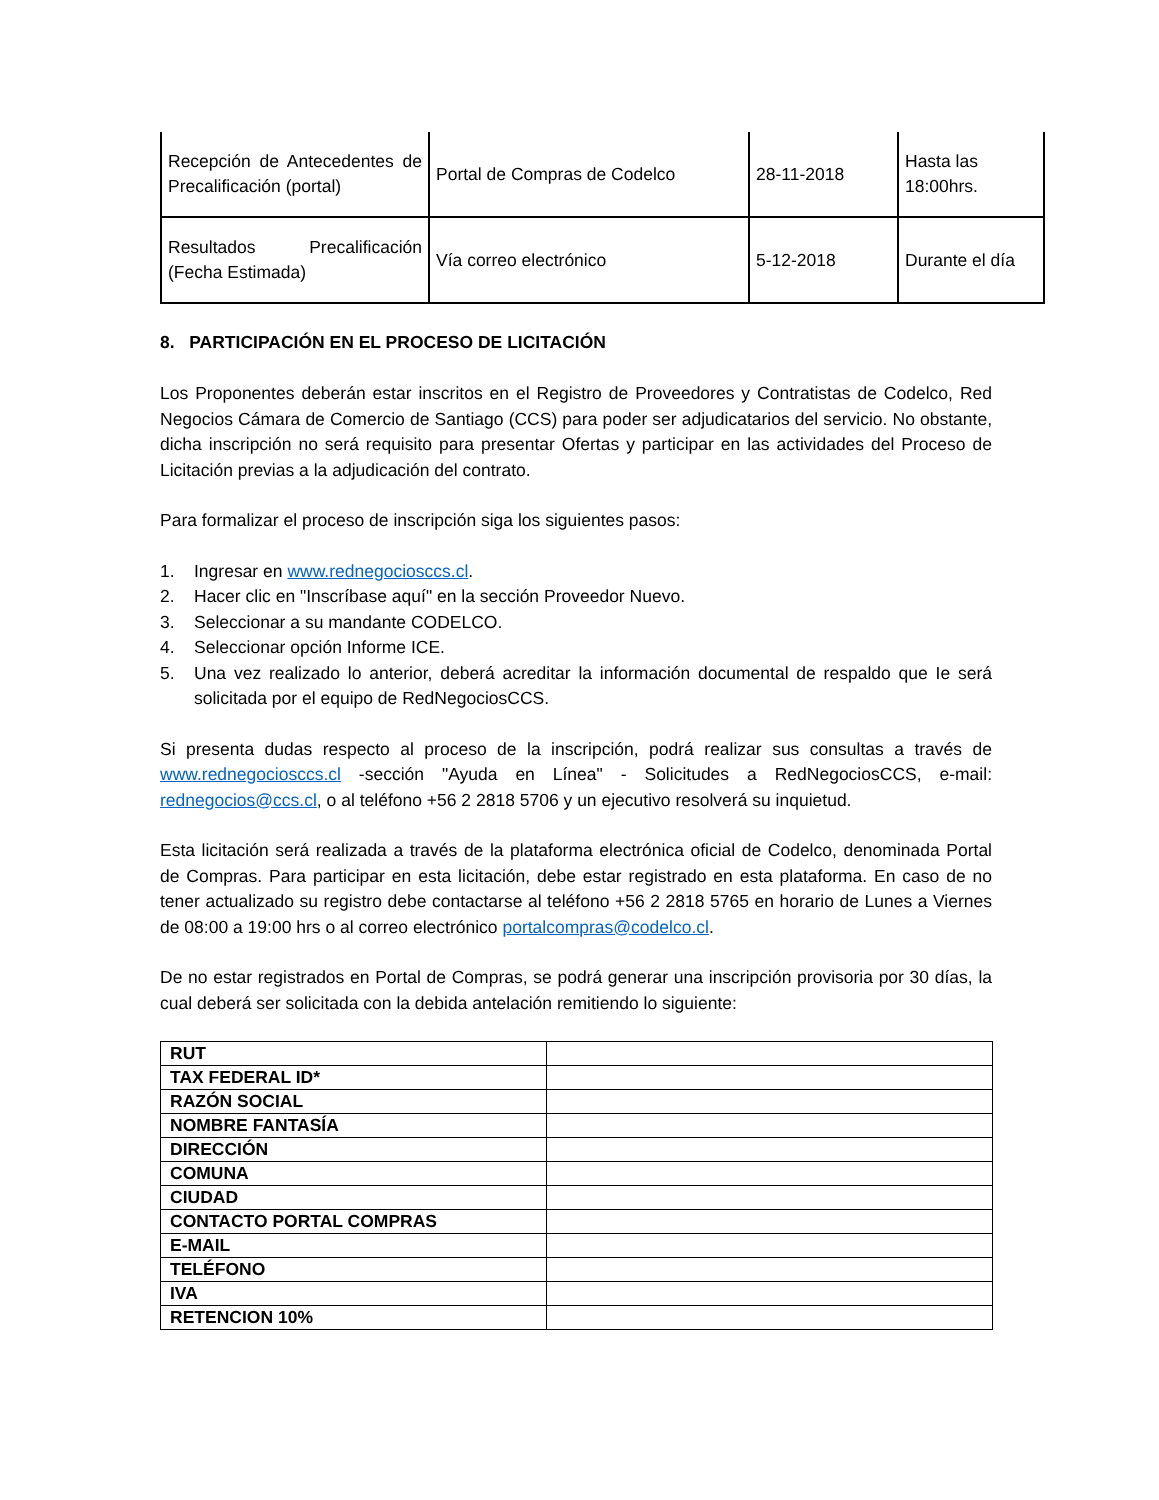| Recepción de Antecedentes de Precalificación (portal) | Portal de Compras de Codelco | 28-11-2018 | Hasta las 18:00hrs. |
| Resultados Precalificación (Fecha Estimada) | Vía correo electrónico | 5-12-2018 | Durante el día |
8. PARTICIPACIÓN EN EL PROCESO DE LICITACIÓN
Los Proponentes deberán estar inscritos en el Registro de Proveedores y Contratistas de Codelco, Red Negocios Cámara de Comercio de Santiago (CCS) para poder ser adjudicatarios del servicio. No obstante, dicha inscripción no será requisito para presentar Ofertas y participar en las actividades del Proceso de Licitación previas a la adjudicación del contrato.
Para formalizar el proceso de inscripción siga los siguientes pasos:
1. Ingresar en www.rednegociosccs.cl.
2. Hacer clic en "Inscríbase aquí" en la sección Proveedor Nuevo.
3. Seleccionar a su mandante CODELCO.
4. Seleccionar opción Informe ICE.
5. Una vez realizado lo anterior, deberá acreditar la información documental de respaldo que Ie será solicitada por el equipo de RedNegociosCCS.
Si presenta dudas respecto al proceso de la inscripción, podrá realizar sus consultas a través de www.rednegociosccs.cl -sección "Ayuda en Línea" - Solicitudes a RedNegociosCCS, e-mail: rednegocios@ccs.cl, o al teléfono +56 2 2818 5706 y un ejecutivo resolverá su inquietud.
Esta licitación será realizada a través de la plataforma electrónica oficial de Codelco, denominada Portal de Compras. Para participar en esta licitación, debe estar registrado en esta plataforma. En caso de no tener actualizado su registro debe contactarse al teléfono +56 2 2818 5765 en horario de Lunes a Viernes de 08:00 a 19:00 hrs o al correo electrónico portalcompras@codelco.cl.
De no estar registrados en Portal de Compras, se podrá generar una inscripción provisoria por 30 días, la cual deberá ser solicitada con la debida antelación remitiendo lo siguiente:
| RUT | |
| TAX FEDERAL ID* | |
| RAZÓN SOCIAL | |
| NOMBRE FANTASÍA | |
| DIRECCIÓN | |
| COMUNA | |
| CIUDAD | |
| CONTACTO PORTAL COMPRAS | |
| E-MAIL | |
| TELÉFONO | |
| IVA | |
| RETENCION 10% | |